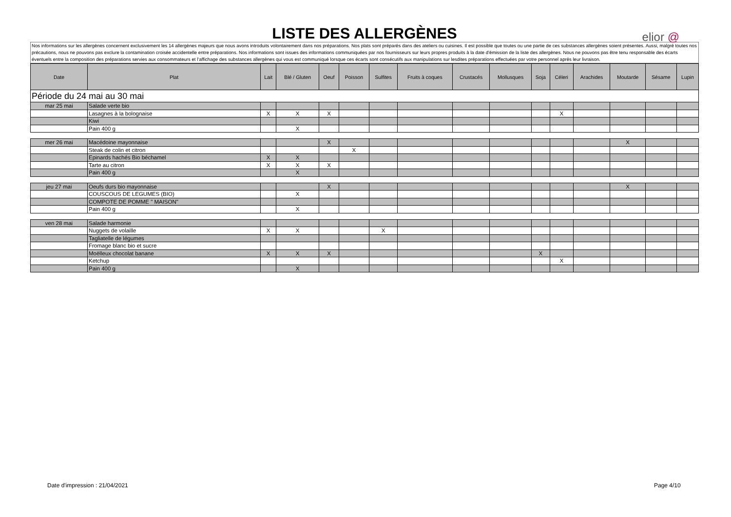LISTE DES ALLERGÈNES
elior @
Nos informations sur les allergènes concernent exclusivement les 14 allergènes majeurs que nous avons introduits volontairement dans nos préparations. Nos plats sont préparés dans des ateliers ou cuisines. Il est possible que toutes ou une partie de ces substances allergènes soient présentes. Aussi, malgré toutes nos précautions, nous ne pouvons pas exclure la contamination croisée accidentelle entre préparations. Nos informations sont issues des informations communiquées par nos fournisseurs sur leurs propres produits à la date d’émission de la liste des allergènes. Nous ne pouvons pas être tenu responsable des écarts éventuels entre la composition des préparations servies aux consommateurs et l’affichage des substances allergènes qui vous est communiqué lorsque ces écarts sont consécutifs aux manipulations sur lesdites préparations effectuées par votre personnel après leur livraison.
| Date | Plat | Lait | Blé / Gluten | Oeuf | Poisson | Sulfites | Fruits à coques | Crustacés | Mollusques | Soja | Céleri | Arachides | Moutarde | Sésame | Lupin |
| --- | --- | --- | --- | --- | --- | --- | --- | --- | --- | --- | --- | --- | --- | --- | --- |
| Période du 24 mai au 30 mai | | | | | | | | | | | | | | | |
| mar 25 mai | Salade verte bio | | | | | | | | | | | | | | |
| | Lasagnes à la bolognaise | X | X | X | | | | | | | X | | | | |
| | Kiwi | | | | | | | | | | | | | | |
| | Pain 400 g | | X | | | | | | | | | | | | |
| mer 26 mai | Macédoine mayonnaise | | | X | | | | | | | | | X | | |
| | Steak de colin et citron | | | | X | | | | | | | | | | |
| | Epinards hachés Bio béchamel | X | X | | | | | | | | | | | | |
| | Tarte au citron | X | X | X | | | | | | | | | | | |
| | Pain 400 g | | X | | | | | | | | | | | | |
| jeu 27 mai | Oeufs durs bio mayonnaise | | | X | | | | | | | | | X | | |
| | COUSCOUS DE LEGUMES (BIO) | | X | | | | | | | | | | | | |
| | COMPOTE DE POMME " MAISON" | | | | | | | | | | | | | | |
| | Pain 400 g | | X | | | | | | | | | | | | |
| ven 28 mai | Salade harmonie | | | | | | | | | | | | | | |
| | Nuggets de volaille | X | X | | | X | | | | | | | | | |
| | Tagliatelle de légumes | | | | | | | | | | | | | | |
| | Fromage blanc bio et sucre | | | | | | | | | | | | | | |
| | Moëlleux chocolat banane | X | X | X | | | | | | X | | | | | |
| | Ketchup | | | | | | | | | | X | | | | |
| | Pain 400 g | | X | | | | | | | | | | | | |
Date d'impression : 21/04/2021 Page 4/10